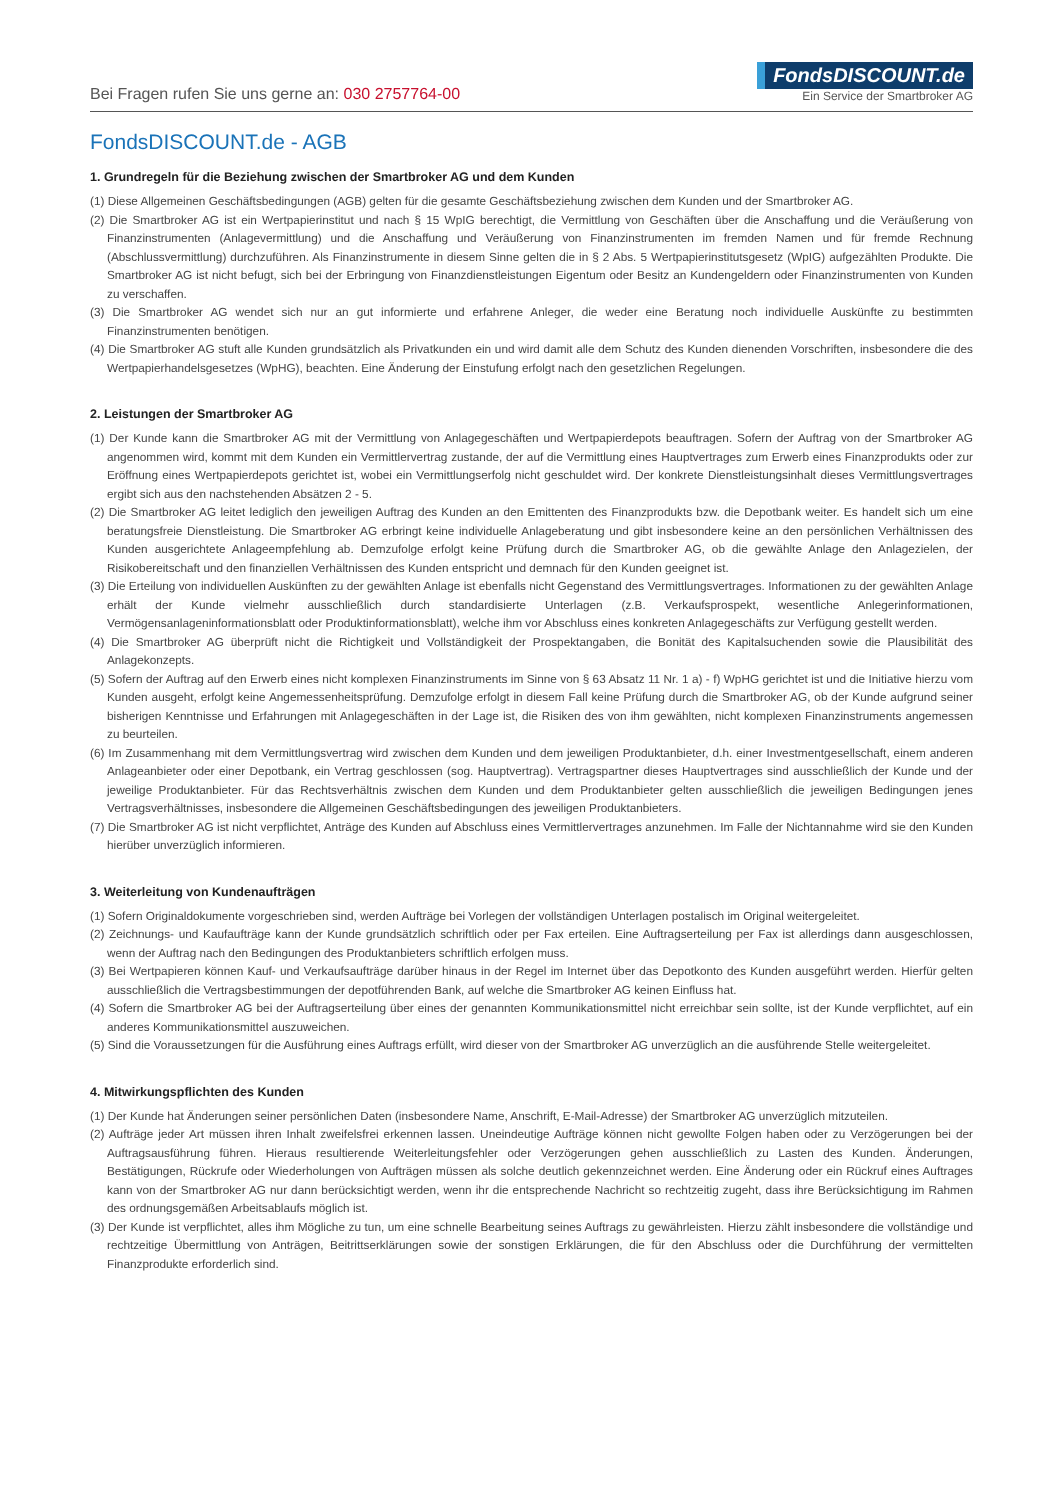Bei Fragen rufen Sie uns gerne an: 030 2757764-00
FondsDISCOUNT.de
Ein Service der Smartbroker AG
FondsDISCOUNT.de - AGB
1. Grundregeln für die Beziehung zwischen der Smartbroker AG und dem Kunden
(1) Diese Allgemeinen Geschäftsbedingungen (AGB) gelten für die gesamte Geschäftsbeziehung zwischen dem Kunden und der Smartbroker AG.
(2) Die Smartbroker AG ist ein Wertpapierinstitut und nach § 15 WpIG berechtigt, die Vermittlung von Geschäften über die Anschaffung und die Veräußerung von Finanzinstrumenten (Anlagevermittlung) und die Anschaffung und Veräußerung von Finanzinstrumenten im fremden Namen und für fremde Rechnung (Abschlussvermittlung) durchzuführen. Als Finanzinstrumente in diesem Sinne gelten die in § 2 Abs. 5 Wertpapierinstitutsgesetz (WpIG) aufgezählten Produkte. Die Smartbroker AG ist nicht befugt, sich bei der Erbringung von Finanzdienstleistungen Eigentum oder Besitz an Kundengeldern oder Finanzinstrumenten von Kunden zu verschaffen.
(3) Die Smartbroker AG wendet sich nur an gut informierte und erfahrene Anleger, die weder eine Beratung noch individuelle Auskünfte zu bestimmten Finanzinstrumenten benötigen.
(4) Die Smartbroker AG stuft alle Kunden grundsätzlich als Privatkunden ein und wird damit alle dem Schutz des Kunden dienenden Vorschriften, insbesondere die des Wertpapierhandelsgesetzes (WpHG), beachten. Eine Änderung der Einstufung erfolgt nach den gesetzlichen Regelungen.
2. Leistungen der Smartbroker AG
(1) Der Kunde kann die Smartbroker AG mit der Vermittlung von Anlagegeschäften und Wertpapierdepots beauftragen. Sofern der Auftrag von der Smartbroker AG angenommen wird, kommt mit dem Kunden ein Vermittlervertrag zustande, der auf die Vermittlung eines Hauptvertrages zum Erwerb eines Finanzprodukts oder zur Eröffnung eines Wertpapierdepots gerichtet ist, wobei ein Vermittlungserfolg nicht geschuldet wird. Der konkrete Dienstleistungsinhalt dieses Vermittlungsvertrages ergibt sich aus den nachstehenden Absätzen 2 - 5.
(2) Die Smartbroker AG leitet lediglich den jeweiligen Auftrag des Kunden an den Emittenten des Finanzprodukts bzw. die Depotbank weiter. Es handelt sich um eine beratungsfreie Dienstleistung. Die Smartbroker AG erbringt keine individuelle Anlageberatung und gibt insbesondere keine an den persönlichen Verhältnissen des Kunden ausgerichtete Anlageempfehlung ab. Demzufolge erfolgt keine Prüfung durch die Smartbroker AG, ob die gewählte Anlage den Anlagezielen, der Risikobereitschaft und den finanziellen Verhältnissen des Kunden entspricht und demnach für den Kunden geeignet ist.
(3) Die Erteilung von individuellen Auskünften zu der gewählten Anlage ist ebenfalls nicht Gegenstand des Vermittlungsvertrages. Informationen zu der gewählten Anlage erhält der Kunde vielmehr ausschließlich durch standardisierte Unterlagen (z.B. Verkaufsprospekt, wesentliche Anlegerinformationen, Vermögensanlageninformationsblatt oder Produktinformationsblatt), welche ihm vor Abschluss eines konkreten Anlagegeschäfts zur Verfügung gestellt werden.
(4) Die Smartbroker AG überprüft nicht die Richtigkeit und Vollständigkeit der Prospektangaben, die Bonität des Kapitalsuchenden sowie die Plausibilität des Anlagekonzepts.
(5) Sofern der Auftrag auf den Erwerb eines nicht komplexen Finanzinstruments im Sinne von § 63 Absatz 11 Nr. 1 a) - f) WpHG gerichtet ist und die Initiative hierzu vom Kunden ausgeht, erfolgt keine Angemessenheitsprüfung. Demzufolge erfolgt in diesem Fall keine Prüfung durch die Smartbroker AG, ob der Kunde aufgrund seiner bisherigen Kenntnisse und Erfahrungen mit Anlagegeschäften in der Lage ist, die Risiken des von ihm gewählten, nicht komplexen Finanzinstruments angemessen zu beurteilen.
(6) Im Zusammenhang mit dem Vermittlungsvertrag wird zwischen dem Kunden und dem jeweiligen Produktanbieter, d.h. einer Investmentgesellschaft, einem anderen Anlageanbieter oder einer Depotbank, ein Vertrag geschlossen (sog. Hauptvertrag). Vertragspartner dieses Hauptvertrages sind ausschließlich der Kunde und der jeweilige Produktanbieter. Für das Rechtsverhältnis zwischen dem Kunden und dem Produktanbieter gelten ausschließlich die jeweiligen Bedingungen jenes Vertragsverhältnisses, insbesondere die Allgemeinen Geschäftsbedingungen des jeweiligen Produktanbieters.
(7) Die Smartbroker AG ist nicht verpflichtet, Anträge des Kunden auf Abschluss eines Vermittlervertrages anzunehmen. Im Falle der Nichtannahme wird sie den Kunden hierüber unverzüglich informieren.
3. Weiterleitung von Kundenaufträgen
(1) Sofern Originaldokumente vorgeschrieben sind, werden Aufträge bei Vorlegen der vollständigen Unterlagen postalisch im Original weitergeleitet.
(2) Zeichnungs- und Kaufaufträge kann der Kunde grundsätzlich schriftlich oder per Fax erteilen. Eine Auftragserteilung per Fax ist allerdings dann ausgeschlossen, wenn der Auftrag nach den Bedingungen des Produktanbieters schriftlich erfolgen muss.
(3) Bei Wertpapieren können Kauf- und Verkaufsaufträge darüber hinaus in der Regel im Internet über das Depotkonto des Kunden ausgeführt werden. Hierfür gelten ausschließlich die Vertragsbestimmungen der depotführenden Bank, auf welche die Smartbroker AG keinen Einfluss hat.
(4) Sofern die Smartbroker AG bei der Auftragserteilung über eines der genannten Kommunikationsmittel nicht erreichbar sein sollte, ist der Kunde verpflichtet, auf ein anderes Kommunikationsmittel auszuweichen.
(5) Sind die Voraussetzungen für die Ausführung eines Auftrags erfüllt, wird dieser von der Smartbroker AG unverzüglich an die ausführende Stelle weitergeleitet.
4. Mitwirkungspflichten des Kunden
(1) Der Kunde hat Änderungen seiner persönlichen Daten (insbesondere Name, Anschrift, E-Mail-Adresse) der Smartbroker AG unverzüglich mitzuteilen.
(2) Aufträge jeder Art müssen ihren Inhalt zweifelsfrei erkennen lassen. Uneindeutige Aufträge können nicht gewollte Folgen haben oder zu Verzögerungen bei der Auftragsausführung führen. Hieraus resultierende Weiterleitungsfehler oder Verzögerungen gehen ausschließlich zu Lasten des Kunden. Änderungen, Bestätigungen, Rückrufe oder Wiederholungen von Aufträgen müssen als solche deutlich gekennzeichnet werden. Eine Änderung oder ein Rückruf eines Auftrages kann von der Smartbroker AG nur dann berücksichtigt werden, wenn ihr die entsprechende Nachricht so rechtzeitig zugeht, dass ihre Berücksichtigung im Rahmen des ordnungsgemäßen Arbeitsablaufs möglich ist.
(3) Der Kunde ist verpflichtet, alles ihm Mögliche zu tun, um eine schnelle Bearbeitung seines Auftrags zu gewährleisten. Hierzu zählt insbesondere die vollständige und rechtzeitige Übermittlung von Anträgen, Beitrittserklärungen sowie der sonstigen Erklärungen, die für den Abschluss oder die Durchführung der vermittelten Finanzprodukte erforderlich sind.